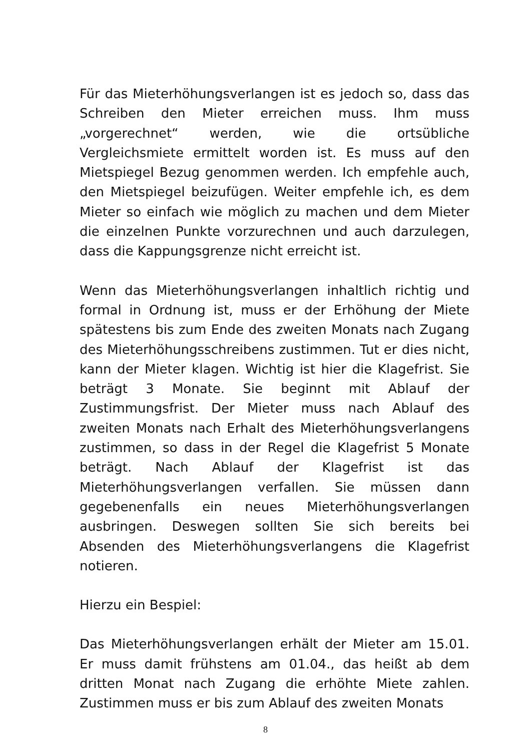Für das Mieterhöhungsverlangen ist es jedoch so, dass das Schreiben den Mieter erreichen muss. Ihm muss „vorgerechnet“ werden, wie die ortsübliche Vergleichsmiete ermittelt worden ist. Es muss auf den Mietspiegel Bezug genommen werden. Ich empfehle auch, den Mietspiegel beizufügen. Weiter empfehle ich, es dem Mieter so einfach wie möglich zu machen und dem Mieter die einzelnen Punkte vorzurechnen und auch darzulegen, dass die Kappungsgrenze nicht erreicht ist.
Wenn das Mieterhöhungsverlangen inhaltlich richtig und formal in Ordnung ist, muss er der Erhöhung der Miete spätestens bis zum Ende des zweiten Monats nach Zugang des Mieterhöhungsschreibens zustimmen. Tut er dies nicht, kann der Mieter klagen. Wichtig ist hier die Klagefrist. Sie beträgt 3 Monate. Sie beginnt mit Ablauf der Zustimmungsfrist. Der Mieter muss nach Ablauf des zweiten Monats nach Erhalt des Mieterhöhungsverlangens zustimmen, so dass in der Regel die Klagefrist 5 Monate beträgt. Nach Ablauf der Klagefrist ist das Mieterhöhungsverlangen verfallen. Sie müssen dann gegebenenfalls ein neues Mieterhöhungsverlangen ausbringen. Deswegen sollten Sie sich bereits bei Absenden des Mieterhöhungsverlangens die Klagefrist notieren.
Hierzu ein Bespiel:
Das Mieterhöhungsverlangen erhält der Mieter am 15.01. Er muss damit frühstens am 01.04., das heißt ab dem dritten Monat nach Zugang die erhöhte Miete zahlen. Zustimmen muss er bis zum Ablauf des zweiten Monats
8